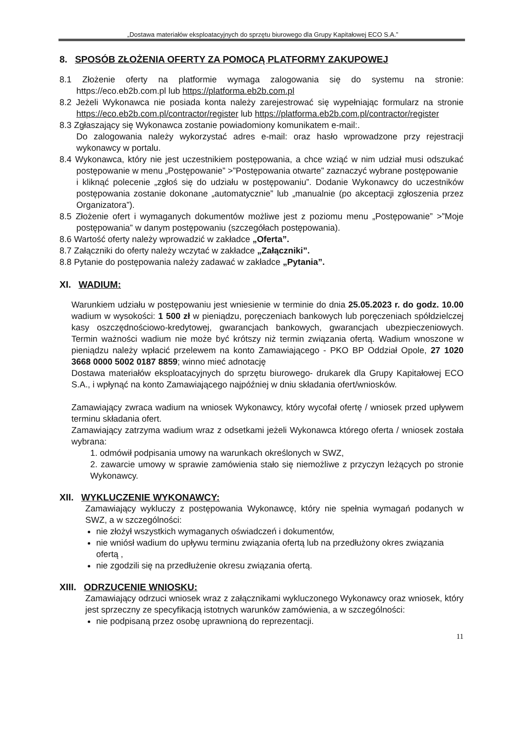„Dostawa materiałów eksploatacyjnych do sprzętu biurowego dla Grupy Kapitałowej ECO S.A.”
8. SPOSÓB ZŁOŻENIA OFERTY ZA POMOCĄ PLATFORMY ZAKUPOWEJ
8.1 Złożenie oferty na platformie wymaga zalogowania się do systemu na stronie: https://eco.eb2b.com.pl lub https://platforma.eb2b.com.pl
8.2 Jeżeli Wykonawca nie posiada konta należy zarejestrować się wypełniając formularz na stronie https://eco.eb2b.com.pl/contractor/register lub https://platforma.eb2b.com.pl/contractor/register
8.3 Zgłaszający się Wykonawca zostanie powiadomiony komunikatem e-mail:.
Do zalogowania należy wykorzystać adres e-mail: oraz hasło wprowadzone przy rejestracji wykonawcy w portalu.
8.4 Wykonawca, który nie jest uczestnikiem postępowania, a chce wziąć w nim udział musi odszukać postępowanie w menu „Postępowanie” >”Postępowania otwarte” zaznaczyć wybrane postępowanie
i kliknąć polecenie „zgłoś się do udziału w postępowaniu”. Dodanie Wykonawcy do uczestników postępowania zostanie dokonane „automatycznie” lub „manualnie (po akceptacji zgłoszenia przez Organizatora”).
8.5 Złożenie ofert i wymaganych dokumentów możliwe jest z poziomu menu „Postępowanie” >”Moje postępowania” w danym postępowaniu (szczegółach postępowania).
8.6 Wartość oferty należy wprowadzić w zakładce „Oferta”.
8.7 Załączniki do oferty należy wczytać w zakładce „Załączniki”.
8.8 Pytanie do postępowania należy zadawać w zakładce „Pytania”.
XI. WADIUM:
Warunkiem udziału w postępowaniu jest wniesienie w terminie do dnia 25.05.2023 r. do godz. 10.00 wadium w wysokości: 1 500 zł w pieniądzu, poręczeniach bankowych lub poręczeniach spółdzielczej kasy oszczędnościowo-kredytowej, gwarancjach bankowych, gwarancjach ubezpieczeniowych. Termin ważności wadium nie może być krótszy niż termin związania ofertą. Wadium wnoszone w pieniądzu należy wpłacić przelewem na konto Zamawiającego - PKO BP Oddział Opole, 27 1020 3668 0000 5002 0187 8859; winno mieć adnotację
Dostawa materiałów eksploatacyjnych do sprzętu biurowego- drukarek dla Grupy Kapitałowej ECO S.A., i wpłynąć na konto Zamawiającego najpóźniej w dniu składania ofert/wniosków.
Zamawiający zwraca wadium na wniosek Wykonawcy, który wycofał ofertę / wniosek przed upływem terminu składania ofert.
Zamawiający zatrzyma wadium wraz z odsetkami jeżeli Wykonawca którego oferta / wniosek została wybrana:
1. odmówił podpisania umowy na warunkach określonych w SWZ,
2. zawarcie umowy w sprawie zamówienia stało się niemożliwe z przyczyn leżących po stronie Wykonawcy.
XII. WYKLUCZENIE WYKONAWCY:
Zamawiający wykluczy z postępowania Wykonawcę, który nie spełnia wymagań podanych w SWZ, a w szczególności:
nie złożył wszystkich wymaganych oświadczeń i dokumentów,
nie wniósł wadium do upływu terminu związania ofertą lub na przedłużony okres związania ofertą ,
nie zgodzili się na przedłużenie okresu związania ofertą.
XIII. ODRZUCENIE WNIOSKU:
Zamawiający odrzuci wniosek wraz z załącznikami wykluczonego Wykonawcy oraz wniosek, który jest sprzeczny ze specyfikacją istotnych warunków zamówienia, a w szczególności:
nie podpisaną przez osobę uprawnioną do reprezentacji.
11